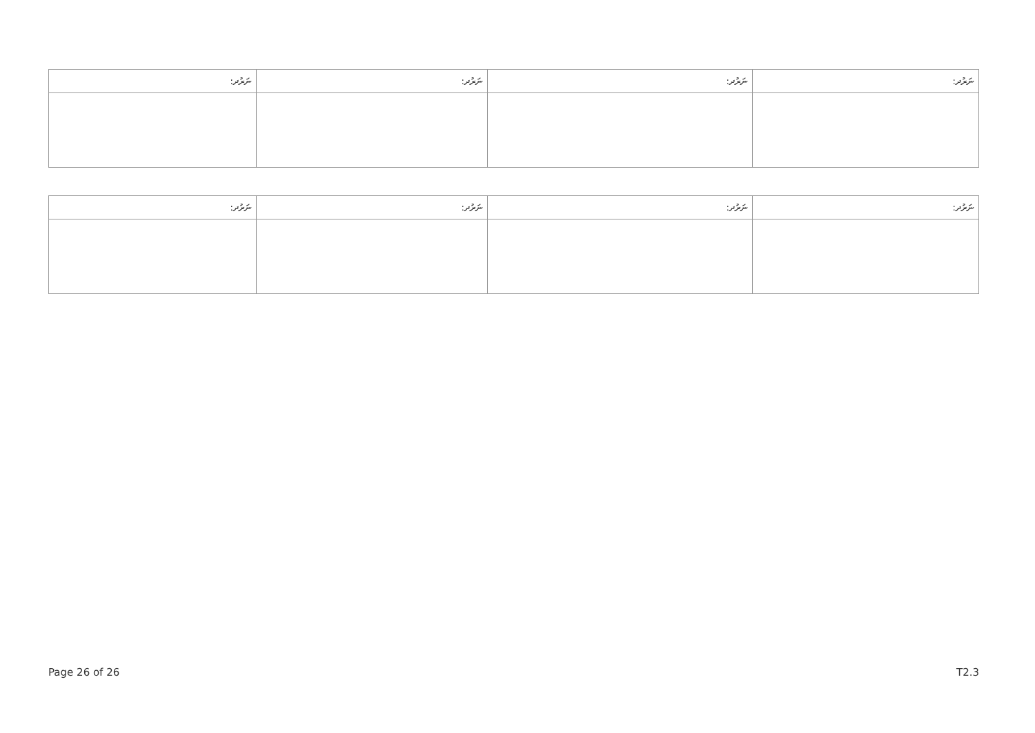| ނަރުދ: | ނަރުދ: | ނަރުދ: | ނަރުދ: |
| --- | --- | --- | --- |
| ނަރުދ: | ނަރުދ: | ނަރުދ: | ނަރުދ: |
| --- | --- | --- | --- |
Page 26 of 26 T2.3